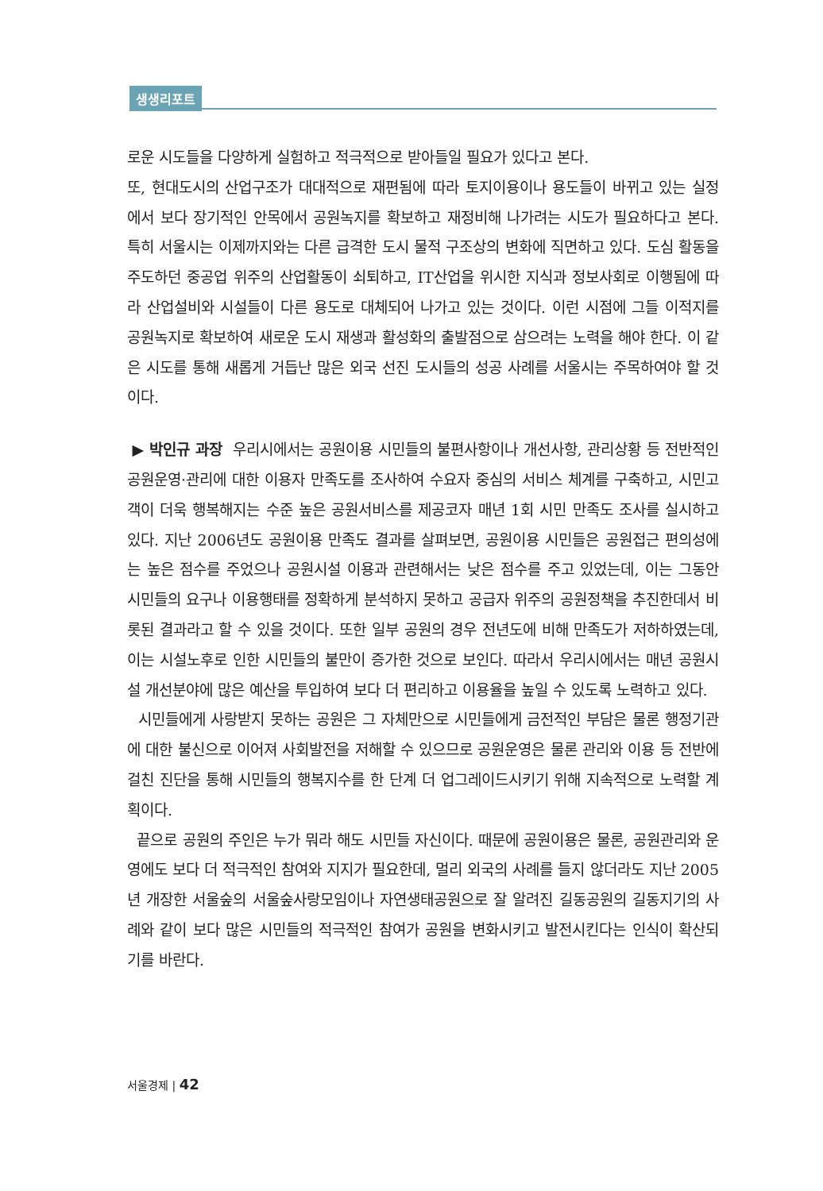생생리포트
로운 시도들을 다양하게 실험하고 적극적으로 받아들일 필요가 있다고 본다.
또, 현대도시의 산업구조가 대대적으로 재편됨에 따라 토지이용이나 용도들이 바뀌고 있는 실정에서 보다 장기적인 안목에서 공원녹지를 확보하고 재정비해 나가려는 시도가 필요하다고 본다. 특히 서울시는 이제까지와는 다른 급격한 도시 물적 구조상의 변화에 직면하고 있다. 도심 활동을 주도하던 중공업 위주의 산업활동이 쇠퇴하고, IT산업을 위시한 지식과 정보사회로 이행됨에 따라 산업설비와 시설들이 다른 용도로 대체되어 나가고 있는 것이다. 이런 시점에 그들 이적지를 공원녹지로 확보하여 새로운 도시 재생과 활성화의 출발점으로 삼으려는 노력을 해야 한다. 이 같은 시도를 통해 새롭게 거듭난 많은 외국 선진 도시들의 성공 사례를 서울시는 주목하여야 할 것이다.
▶ 박인규 과장 우리시에서는 공원이용 시민들의 불편사항이나 개선사항, 관리상황 등 전반적인 공원운영·관리에 대한 이용자 만족도를 조사하여 수요자 중심의 서비스 체계를 구축하고, 시민고객이 더욱 행복해지는 수준 높은 공원서비스를 제공코자 매년 1회 시민 만족도 조사를 실시하고 있다. 지난 2006년도 공원이용 만족도 결과를 살펴보면, 공원이용 시민들은 공원접근 편의성에는 높은 점수를 주었으나 공원시설 이용과 관련해서는 낮은 점수를 주고 있었는데, 이는 그동안 시민들의 요구나 이용행태를 정확하게 분석하지 못하고 공급자 위주의 공원정책을 추진한데서 비롯된 결과라고 할 수 있을 것이다. 또한 일부 공원의 경우 전년도에 비해 만족도가 저하하였는데, 이는 시설노후로 인한 시민들의 불만이 증가한 것으로 보인다. 따라서 우리시에서는 매년 공원시설 개선분야에 많은 예산을 투입하여 보다 더 편리하고 이용율을 높일 수 있도록 노력하고 있다.
시민들에게 사랑받지 못하는 공원은 그 자체만으로 시민들에게 금전적인 부담은 물론 행정기관에 대한 불신으로 이어져 사회발전을 저해할 수 있으므로 공원운영은 물론 관리와 이용 등 전반에 걸친 진단을 통해 시민들의 행복지수를 한 단계 더 업그레이드시키기 위해 지속적으로 노력할 계획이다.
끝으로 공원의 주인은 누가 뭐라 해도 시민들 자신이다. 때문에 공원이용은 물론, 공원관리와 운영에도 보다 더 적극적인 참여와 지지가 필요한데, 멀리 외국의 사례를 들지 않더라도 지난 2005년 개장한 서울숲의 서울숲사랑모임이나 자연생태공원으로 잘 알려진 길동공원의 길동지기의 사례와 같이 보다 많은 시민들의 적극적인 참여가 공원을 변화시키고 발전시킨다는 인식이 확산되기를 바란다.
서울경제 | 42